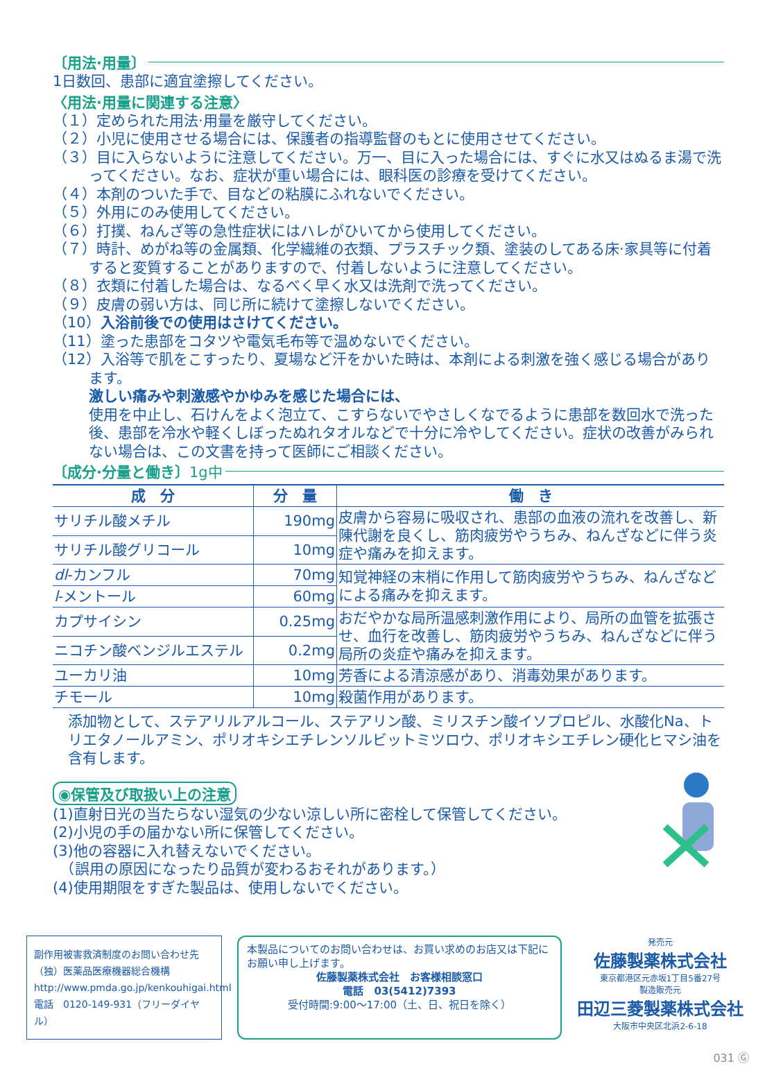〔用法·用量〕
1日数回、患部に適宜塗擦してください。
〈用法·用量に関連する注意〉
（１）定められた用法·用量を厳守してください。
（２）小児に使用させる場合には、保護者の指導監督のもとに使用させてください。
（３）目に入らないように注意してください。万一、目に入った場合には、すぐに水又はぬるま湯で洗ってください。なお、症状が重い場合には、眼科医の診療を受けてください。
（４）本剤のついた手で、目などの粘膜にふれないでください。
（５）外用にのみ使用してください。
（６）打撲、ねんざ等の急性症状にはハレがひいてから使用してください。
（７）時計、めがね等の金属類、化学繊維の衣類、プラスチック類、塗装のしてある床·家具等に付着すると変質することがありますので、付着しないように注意してください。
（８）衣類に付着した場合は、なるべく早く水又は洗剤で洗ってください。
（９）皮膚の弱い方は、同じ所に続けて塗擦しないでください。
（10）入浴前後での使用はさけてください。
（11）塗った患部をコタツや電気毛布等で温めないでください。
（12）入浴等で肌をこすったり、夏場など汗をかいた時は、本剤による刺激を強く感じる場合があります。
激しい痛みや刺激感やかゆみを感じた場合には、
使用を中止し、石けんをよく泡立て、こすらないでやさしくなでるように患部を数回水で洗った後、患部を冷水や軽くしぼったぬれタオルなどで十分に冷やしてください。症状の改善がみられない場合は、この文書を持って医師にご相談ください。
〔成分·分量と働き〕 1g中
| 成 分 | 分 量 | 働 き |
| --- | --- | --- |
| サリチル酸メチル | 190mg | 皮膚から容易に吸収され、患部の血液の流れを改善し、新陳代謝を良くし、筋肉疲労やうちみ、ねんざなどに伴う炎症や痛みを抑えます。 |
| サリチル酸グリコール | 10mg | |
| dl -カンフル | 70mg | 知覚神経の末梢に作用して筋肉疲労やうちみ、ねんざなどによる痛みを抑えます。 |
| l -メントール | 60mg | |
| カプサイシン | 0.25mg | おだやかな局所温感刺激作用により、局所の血管を拡張させ、血行を改善し、筋肉疲労やうちみ、ねんざなどに伴う局所の炎症や痛みを抑えます。 |
| ニコチン酸ベンジルエステル | 0.2mg | |
| ユーカリ油 | 10mg | 芳香による清涼感があり、消毒効果があります。 |
| チモール | 10mg | 殺菌作用があります。 |
添加物として、ステアリルアルコール、ステアリン酸、ミリスチン酸イソプロピル、水酸化Na、トリエタノールアミン、ポリオキシエチレンソルビットミツロウ、ポリオキシエチレン硬化ヒマシ油を含有します。
◉保管及び取扱い上の注意
(1)直射日光の当たらない湿気の少ない涼しい所に密栓して保管してください。
(2)小児の手の届かない所に保管してください。
(3)他の容器に入れ替えないでください。
　（誤用の原因になったり品質が変わるおそれがあります。）
(4)使用期限をすぎた製品は、使用しないでください。
副作用被害救済制度のお問い合わせ先
（独）医薬品医療機器総合機構
http://www.pmda.go.jp/kenkouhigai.html
電話　0120-149-931（フリーダイヤル）
本製品についてのお問い合わせは、お買い求めのお店又は下記にお願い申し上げます。
佐藤製薬株式会社　お客様相談窓口
電話　03(5412)7393
受付時間:9:00〜17:00（土、日、祝日を除く）
発売元
佐藤製薬株式会社
東京都港区元赤坂1丁目5番27号
製造販売元
田辺三菱製薬株式会社
大阪市中央区北浜2-6-18
031 Ⓖ